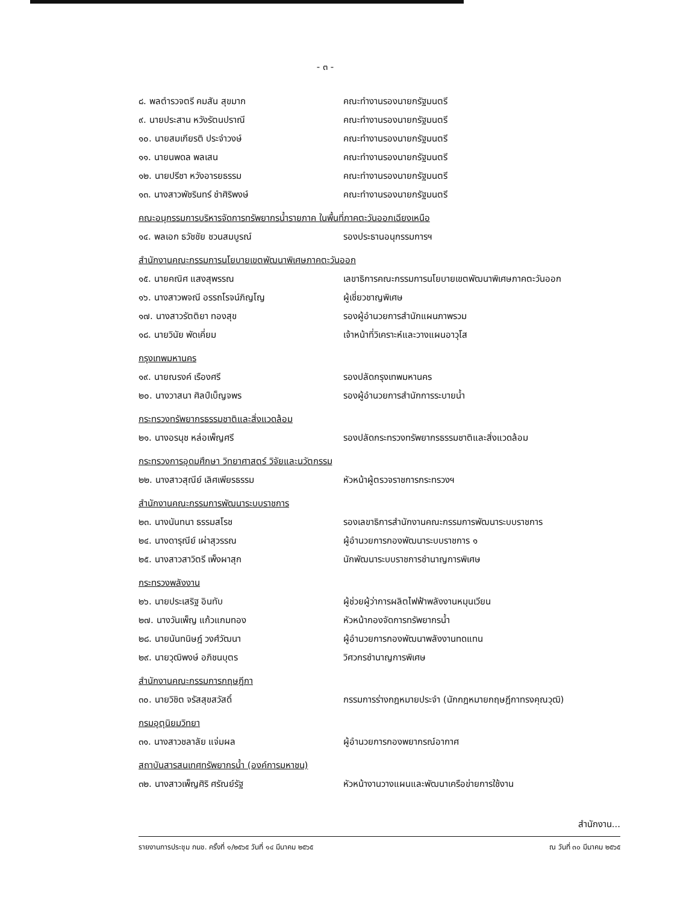- ๓ -
๘. พลตำรวจตรี คมสัน สุขมาก คณะทำงานรองนายกรัฐมนตรี
๙. นายประสาน หวังรัตนปราณี คณะทำงานรองนายกรัฐมนตรี
๑๐. นายสมเกียรติ ประจำวงษ์ คณะทำงานรองนายกรัฐมนตรี
๑๑. นายนพดล พลเสน คณะทำงานรองนายกรัฐมนตรี
๑๒. นายปรีชา หวังอารยธรรม คณะทำงานรองนายกรัฐมนตรี
๑๓. นางสาวพัชรินทร์ ชำศิริพงษ์ คณะทำงานรองนายกรัฐมนตรี
คณะอนุกรรมการบริหารจัดการทรัพยากรน้ำรายภาค ในพื้นที่ภาคตะวันออกเฉียงเหนือ
๑๔. พลเอก ธวัชชัย ชวนสมบูรณ์ รองประธานอนุกรรมการฯ
สำนักงานคณะกรรมการนโยบายเขตพัฒนาพิเศษภาคตะวันออก
๑๕. นายคณิศ แสงสุพรรณ
เลขาธิการคณะกรรมการนโยบายเขตพัฒนาพิเศษภาคตะวันออก
๑๖. นางสาวพจณี อรรถโรจน์ภิญโญ ผู้เชี่ยวชาญพิเศษ
๑๗. นางสาวรัตติยา ทองสุข รองผู้อำนวยการสำนักแผนภาพรวม
๑๘. นายวินัย พัดเคี่ยม
เจ้าหน้าที่วิเคราะห์และวางแผนอาวุโส
กรุงเทพมหานคร
๑๙. นายณรงค์ เรืองศรี รองปลัดกรุงเทพมหานคร
๒๐. นางวาสนา ศิลป์เบ็ญจพร รองผู้อำนวยการสำนักการระบายน้ำ
กระทรวงทรัพยากรธรรมชาติและสิ่งแวดล้อม
๒๑. นางอรนุช หล่อเพ็ญศรี
รองปลัดกระทรวงทรัพยากรธรรมชาติและสิ่งแวดล้อม
กระทรวงการอุดมศึกษา วิทยาศาสตร์ วิจัยและนวัตกรรม
๒๒. นางสาวสุณีย์ เลิศเพียรธรรม หัวหน้าผู้ตรวจราชการกระทรวงฯ
สำนักงานคณะกรรมการพัฒนาระบบราชการ
๒๓. นางนันทนา ธรรมสโรช
รองเลขาธิการสำนักงานคณะกรรมการพัฒนาระบบราชการ
๒๔. นางดารุณีย์ เผ่าสุวรรณ
ผู้อำนวยการกองพัฒนาระบบราชการ ๑
๒๕. นางสาวสาวิตรี เพ็งผาสุก
นักพัฒนาระบบราชการชำนาญการพิเศษ
กระทรวงพลังงาน
๒๖. นายประเสริฐ อินทับ
ผู้ช่วยผู้ว่าการผลิตไฟฟ้าพลังงานหมุนเวียน
๒๗. นางวันเพ็ญ แก้วแกมทอง หัวหน้ากองจัดการทรัพยากรน้ำ
๒๘. นายนันทนิษฎ์ วงศ์วัฒนา
ผู้อำนวยการกองพัฒนาพลังงานทดแทน
๒๙. นายวุฒิพงษ์ อภิชนบุตร วิศวกรชำนาญการพิเศษ
สำนักงานคณะกรรมการกฤษฎีกา
๓๐. นายวิชิต จรัสสุขสวัสดิ์
กรรมการร่างกฎหมายประจำ (นักกฎหมายกฤษฎีกาทรงคุณวุฒิ)
กรมอุตุนิยมวิทยา
๓๑. นางสาวชลาลัย แจ่มผล ผู้อำนวยการกองพยากรณ์อากาศ
สถาบันสารสนเทศทรัพยากรน้ำ (องค์การมหาชน)
๓๒. นางสาวเพ็ญศิริ ศรัณย์รัฐ
หัวหน้างานวางแผนและพัฒนาเครือข่ายการใช้งาน
สำนักงาน...
รายงานการประชุม กนช. ครั้งที่ ๑/๒๕๖๕ วันที่ ๑๔ มีนาคม ๒๕๖๕ ณ วันที่ ๓๐ มีนาคม ๒๕๖๕